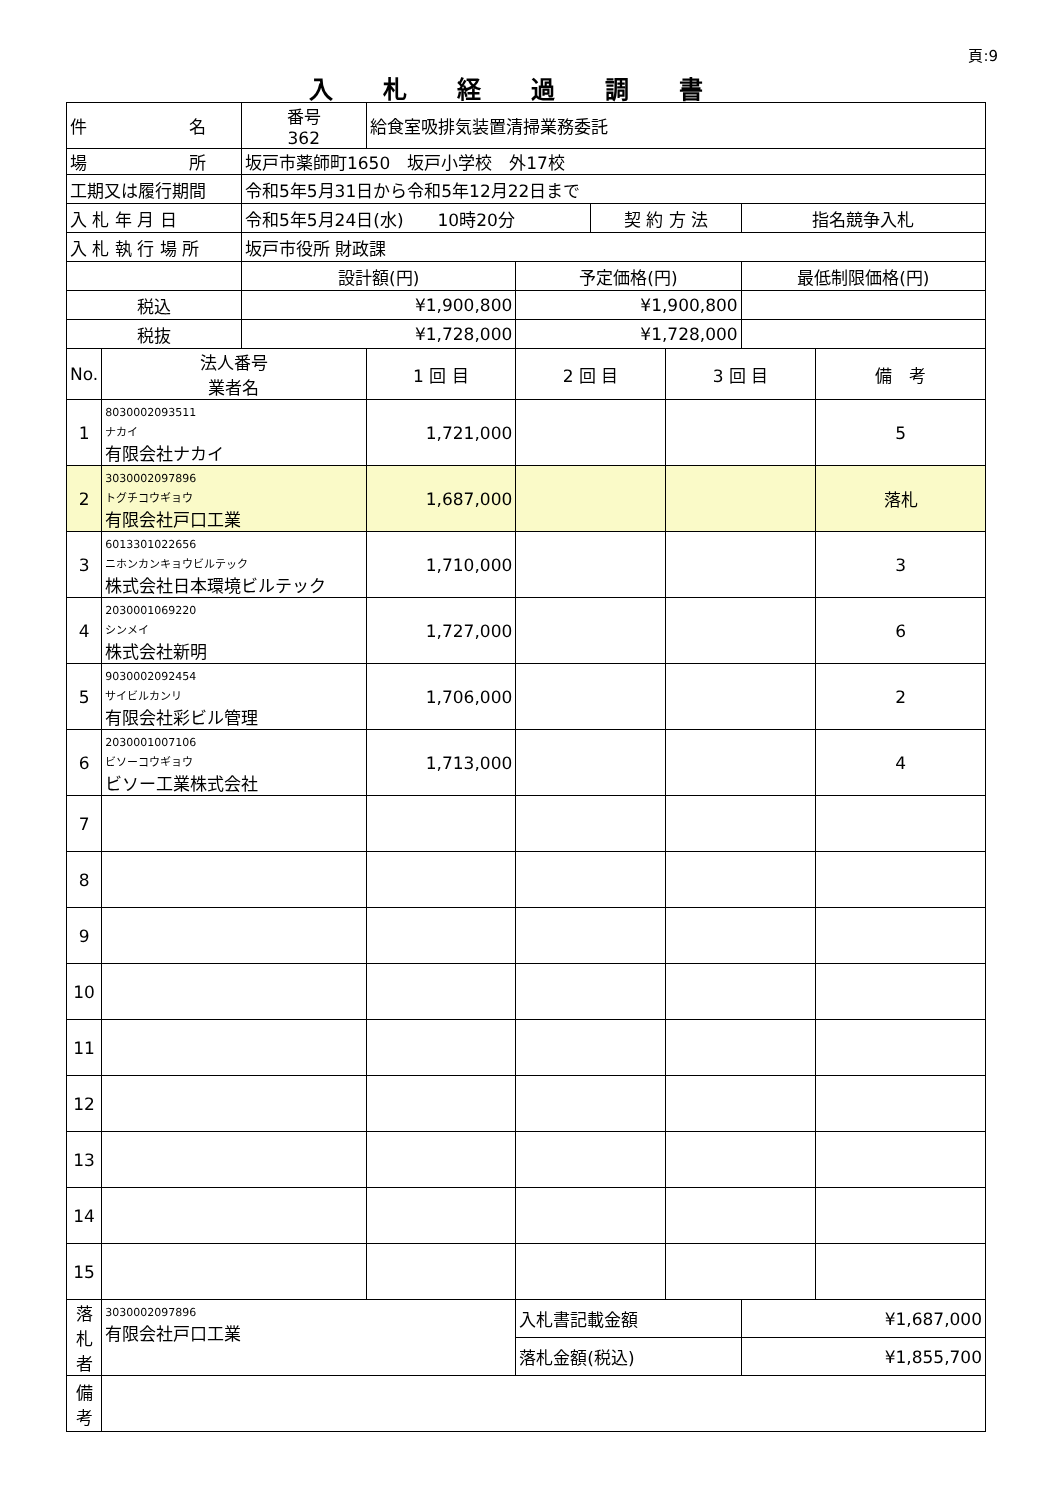頁:9
入札経過調書
| 件 名 | | 番号 362 | 給食室吸排気装置清掃業務委託 | | | | | |
| 場 所 | | 坂戸市薬師町1650 坂戸小学校 外17校 | | | | | | |
| 工期又は履行期間 | | 令和5年5月31日から令和5年12月22日まで | | | | | | |
| 入 札 年 月 日 | | 令和5年5月24日(水) 10時20分 | | | 契 約 方 法 | | 指名競争入札 | |
| 入 札 執 行 場 所 | | 坂戸市役所 財政課 | | | | | | |
| | | 設計額(円) | | 予定価格(円) | | | 最低制限価格(円) | |
| 税込 | | ¥1,900,800 | | ¥1,900,800 | | | | |
| 税抜 | | ¥1,728,000 | | ¥1,728,000 | | | | |
| No. | 法人番号 業者名 | | 1 回 目 | 2 回 目 | | 3 回 目 | | 備 考 |
| 1 | 8030002093511 ナカイ 有限会社ナカイ | | 1,721,000 | | | | | 5 |
| 2 | 3030002097896 トグチコウギョウ 有限会社戸口工業 | | 1,687,000 | | | | | 落札 |
| 3 | 6013301022656 ニホンカンキョウビルテック 株式会社日本環境ビルテック | | 1,710,000 | | | | | 3 |
| 4 | 2030001069220 シンメイ 株式会社新明 | | 1,727,000 | | | | | 6 |
| 5 | 9030002092454 サイビルカンリ 有限会社彩ビル管理 | | 1,706,000 | | | | | 2 |
| 6 | 2030001007106 ビソーコウギョウ ビソー工業株式会社 | | 1,713,000 | | | | | 4 |
| 7 | | | | | | | | |
| 8 | | | | | | | | |
| 9 | | | | | | | | |
| 10 | | | | | | | | |
| 11 | | | | | | | | |
| 12 | | | | | | | | |
| 13 | | | | | | | | |
| 14 | | | | | | | | |
| 15 | | | | | | | | |
| 落 札 者 | 3030002097896 有限会社戸口工業 | | | 入札書記載金額 | | | ¥1,687,000 | |
| | | | | 落札金額(税込) | | | ¥1,855,700 | |
| 備 考 | | | | | | | | |